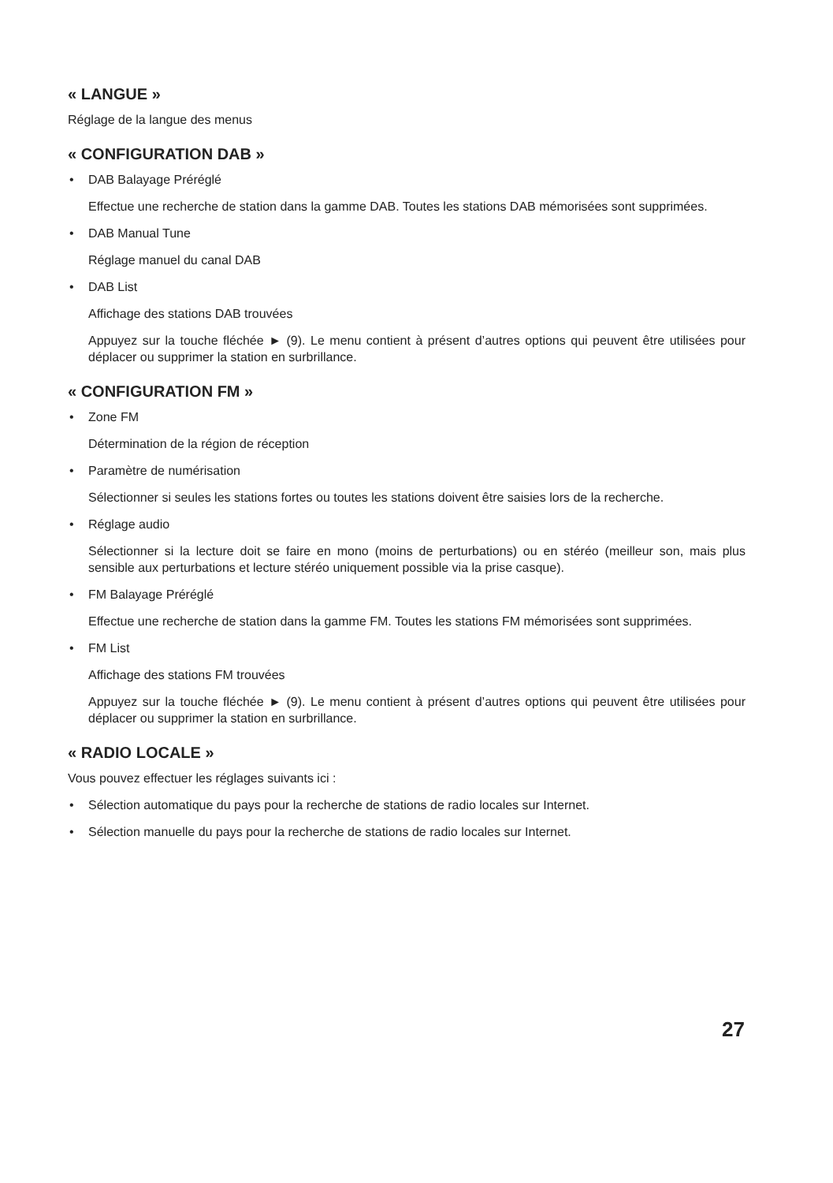« LANGUE »
Réglage de la langue des menus
« CONFIGURATION DAB »
• DAB Balayage Préréglé
Effectue une recherche de station dans la gamme DAB. Toutes les stations DAB mémorisées sont supprimées.
• DAB Manual Tune
Réglage manuel du canal DAB
• DAB List
Affichage des stations DAB trouvées
Appuyez sur la touche fléchée ► (9). Le menu contient à présent d’autres options qui peuvent être utilisées pour déplacer ou supprimer la station en surbrillance.
« CONFIGURATION FM »
• Zone FM
Détermination de la région de réception
• Paramètre de numérisation
Sélectionner si seules les stations fortes ou toutes les stations doivent être saisies lors de la recherche.
• Réglage audio
Sélectionner si la lecture doit se faire en mono (moins de perturbations) ou en stéréo (meilleur son, mais plus sensible aux perturbations et lecture stéréo uniquement possible via la prise casque).
• FM Balayage Préréglé
Effectue une recherche de station dans la gamme FM. Toutes les stations FM mémorisées sont supprimées.
• FM List
Affichage des stations FM trouvées
Appuyez sur la touche fléchée ► (9). Le menu contient à présent d’autres options qui peuvent être utilisées pour déplacer ou supprimer la station en surbrillance.
« RADIO LOCALE »
Vous pouvez effectuer les réglages suivants ici :
• Sélection automatique du pays pour la recherche de stations de radio locales sur Internet.
• Sélection manuelle du pays pour la recherche de stations de radio locales sur Internet.
27